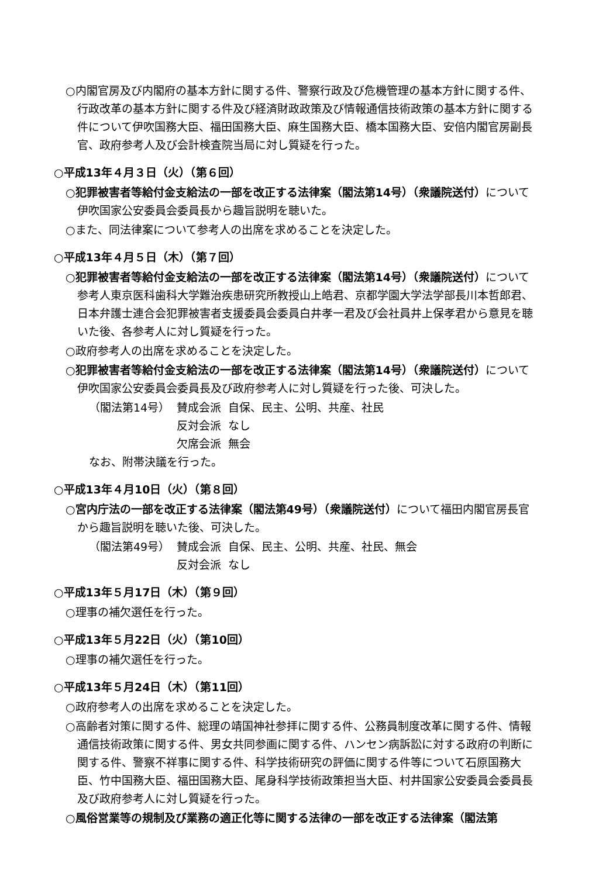○内閣官房及び内閣府の基本方針に関する件、警察行政及び危機管理の基本方針に関する件、行政改革の基本方針に関する件及び経済財政政策及び情報通信技術政策の基本方針に関する件について伊吹国務大臣、福田国務大臣、麻生国務大臣、橋本国務大臣、安倍内閣官房副長官、政府参考人及び会計検査院当局に対し質疑を行った。
○平成13年４月３日（火）（第６回）
○犯罪被害者等給付金支給法の一部を改正する法律案（閣法第14号）（衆議院送付）について伊吹国家公安委員会委員長から趣旨説明を聴いた。
○また、同法律案について参考人の出席を求めることを決定した。
○平成13年４月５日（木）（第７回）
○犯罪被害者等給付金支給法の一部を改正する法律案（閣法第14号）（衆議院送付）について参考人東京医科歯科大学難治疾患研究所教授山上皓君、京都学園大学法学部長川本哲郎君、日本弁護士連合会犯罪被害者支援委員会委員白井孝一君及び会社員井上保孝君から意見を聴いた後、各参考人に対し質疑を行った。
○政府参考人の出席を求めることを決定した。
○犯罪被害者等給付金支給法の一部を改正する法律案（閣法第14号）（衆議院送付）について伊吹国家公安委員会委員長及び政府参考人に対し質疑を行った後、可決した。
| （閣法第14号） | 賛成会派 | 自保、民主、公明、共産、社民 |
| | 反対会派 | なし |
| | 欠席会派 | 無会 |
なお、附帯決議を行った。
○平成13年４月10日（火）（第８回）
○宮内庁法の一部を改正する法律案（閣法第49号）（衆議院送付）について福田内閣官房長官から趣旨説明を聴いた後、可決した。
| （閣法第49号） | 賛成会派 | 自保、民主、公明、共産、社民、無会 |
| | 反対会派 | なし |
○平成13年５月17日（木）（第９回）
○理事の補欠選任を行った。
○平成13年５月22日（火）（第10回）
○理事の補欠選任を行った。
○平成13年５月24日（木）（第11回）
○政府参考人の出席を求めることを決定した。
○高齢者対策に関する件、総理の靖国神社参拝に関する件、公務員制度改革に関する件、情報通信技術政策に関する件、男女共同参画に関する件、ハンセン病訴訟に対する政府の判断に関する件、警察不祥事に関する件、科学技術研究の評価に関する件等について石原国務大臣、竹中国務大臣、福田国務大臣、尾身科学技術政策担当大臣、村井国家公安委員会委員長及び政府参考人に対し質疑を行った。
○風俗営業等の規制及び業務の適正化等に関する法律の一部を改正する法律案（閣法第